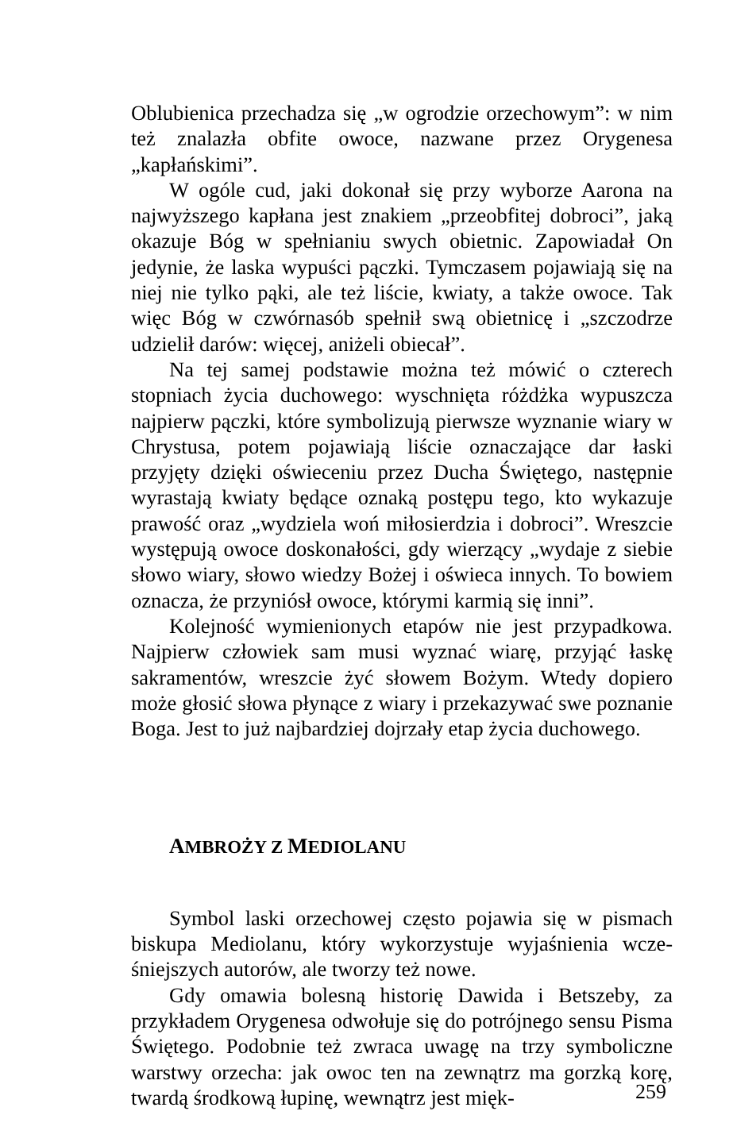Oblubienica przechadza się „w ogrodzie orzechowym”: w nim też znalazła obfite owoce, nazwane przez Orygene­sa „kapłańskimi”.
W ogóle cud, jaki dokonał się przy wyborze Aarona na najwyższego kapłana jest znakiem „przeobfitej dobroci”, jaką okazuje Bóg w spełnianiu swych obietnic. Zapowia­dał On jedynie, że laska wypuści pączki. Tymczasem poja­wiają się na niej nie tylko pąki, ale też liście, kwiaty, a także owoce. Tak więc Bóg w czwórnasób spełnił swą obietnicę i „szczodrze udzielił darów: więcej, aniżeli obiecał”.
Na tej samej podstawie można też mówić o czterech stopniach życia duchowego: wyschnięta różdżka wypusz­cza najpierw pączki, które symbolizują pierwsze wyznanie wiary w Chrystusa, potem pojawiają liście oznaczające dar łaski przyjęty dzięki oświeceniu przez Ducha Świętego, następnie wyrastają kwiaty będące oznaką postępu tego, kto wykazuje prawość oraz „wydziela woń miłosierdzia i dobroci”. Wreszcie występują owoce doskonałości, gdy wierzący „wydaje z siebie słowo wiary, słowo wiedzy Bo­żej i oświeca innych. To bowiem oznacza, że przyniósł owoce, którymi karmią się inni”.
Kolejność wymienionych etapów nie jest przypadko­wa. Najpierw człowiek sam musi wyznać wiarę, przyjąć łaskę sakramentów, wreszcie żyć słowem Bożym. Wtedy dopiero może głosić słowa płynące z wiary i przekazywać swe poznanie Boga. Jest to już najbardziej dojrzały etap życia duchowego.
AMBROŻY Z MEDIOLANU
Symbol laski orzechowej często pojawia się w pismach biskupa Mediolanu, który wykorzystuje wyjaśnienia wcze­śniejszych autorów, ale tworzy też nowe.
Gdy omawia bolesną historię Dawida i Betszeby, za przykładem Orygenesa odwołuje się do potrójnego sensu Pisma Świętego. Podobnie też zwraca uwagę na trzy sym­boliczne warstwy orzecha: jak owoc ten na zewnątrz ma gorzką korę, twardą środkową łupinę, wewnątrz jest mięk-
259